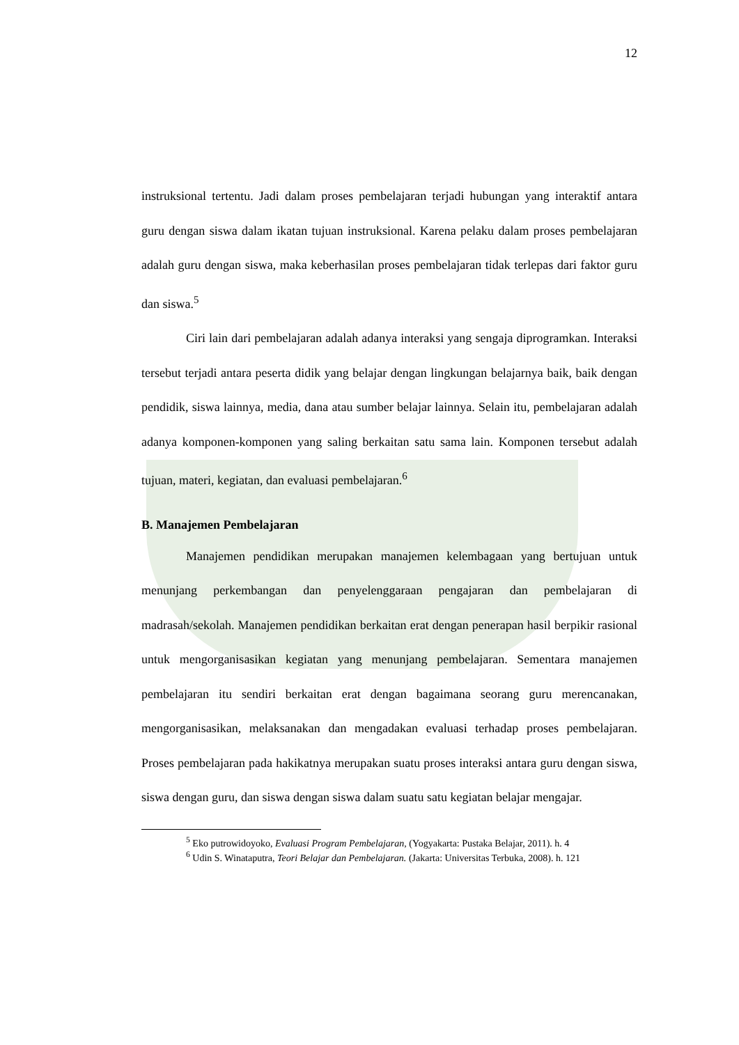12
instruksional tertentu. Jadi dalam proses pembelajaran terjadi hubungan yang interaktif antara guru dengan siswa dalam ikatan tujuan instruksional. Karena pelaku dalam proses pembelajaran adalah guru dengan siswa, maka keberhasilan proses pembelajaran tidak terlepas dari faktor guru dan siswa.<sup>5</sup>
Ciri lain dari pembelajaran adalah adanya interaksi yang sengaja diprogramkan. Interaksi tersebut terjadi antara peserta didik yang belajar dengan lingkungan belajarnya baik, baik dengan pendidik, siswa lainnya, media, dana atau sumber belajar lainnya. Selain itu, pembelajaran adalah adanya komponen-komponen yang saling berkaitan satu sama lain. Komponen tersebut adalah tujuan, materi, kegiatan, dan evaluasi pembelajaran.<sup>6</sup>
B. Manajemen Pembelajaran
Manajemen pendidikan merupakan manajemen kelembagaan yang bertujuan untuk menunjang perkembangan dan penyelenggaraan pengajaran dan pembelajaran di madrasah/sekolah. Manajemen pendidikan berkaitan erat dengan penerapan hasil berpikir rasional untuk mengorganisasikan kegiatan yang menunjang pembelajaran. Sementara manajemen pembelajaran itu sendiri berkaitan erat dengan bagaimana seorang guru merencanakan, mengorganisasikan, melaksanakan dan mengadakan evaluasi terhadap proses pembelajaran. Proses pembelajaran pada hakikatnya merupakan suatu proses interaksi antara guru dengan siswa, siswa dengan guru, dan siswa dengan siswa dalam suatu satu kegiatan belajar mengajar.
<sup>5</sup> Eko putrowidoyoko, Evaluasi Program Pembelajaran, (Yogyakarta: Pustaka Belajar, 2011). h. 4
<sup>6</sup> Udin S. Winataputra, Teori Belajar dan Pembelajaran. (Jakarta: Universitas Terbuka, 2008). h. 121